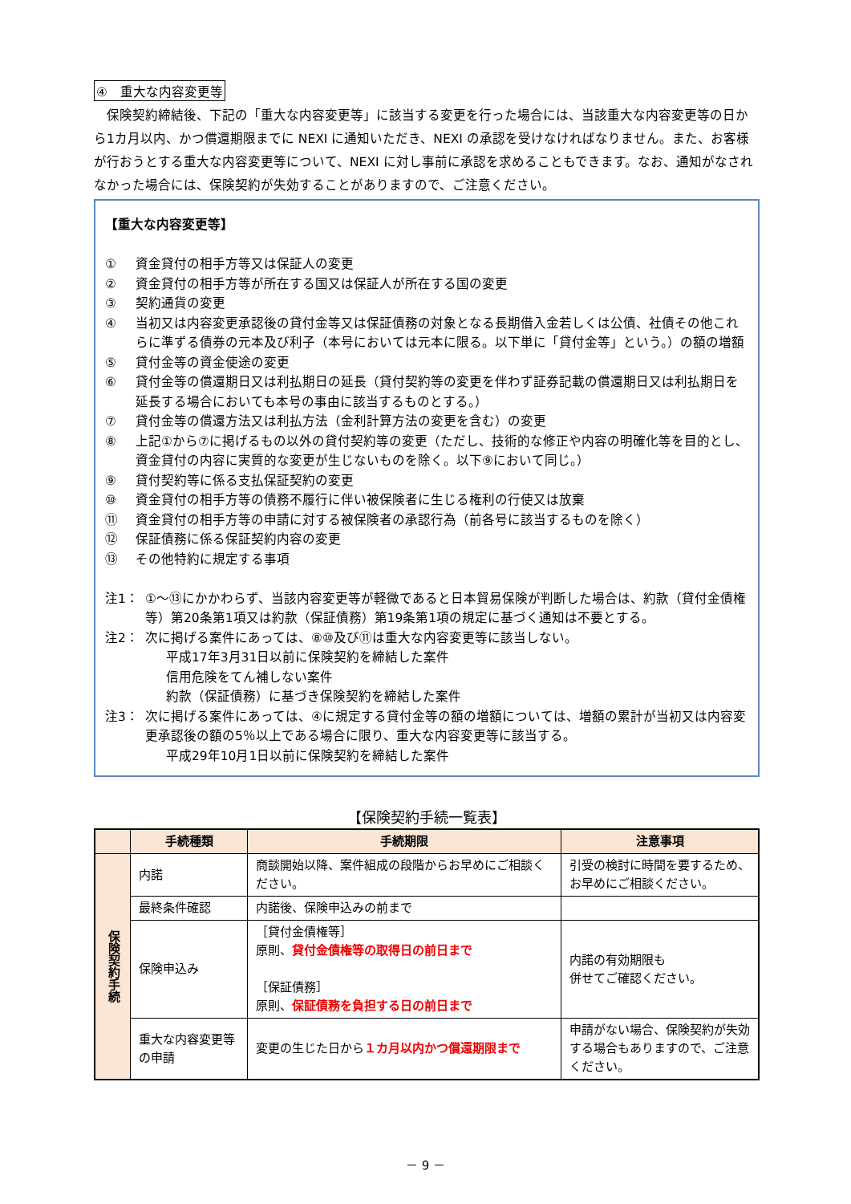④　重大な内容変更等
　保険契約締結後、下記の「重大な内容変更等」に該当する変更を行った場合には、当該重大な内容変更等の日から1カ月以内、かつ償還期限までに NEXI に通知いただき、NEXI の承認を受けなければなりません。また、お客様が行おうとする重大な内容変更等について、NEXI に対し事前に承認を求めることもできます。なお、通知がなされなかった場合には、保険契約が失効することがありますので、ご注意ください。
【重大な内容変更等】
① 資金貸付の相手方等又は保証人の変更
② 資金貸付の相手方等が所在する国又は保証人が所在する国の変更
③ 契約通貨の変更
④ 当初又は内容変更承認後の貸付金等又は保証債務の対象となる長期借入金若しくは公債、社債その他これらに準ずる債券の元本及び利子（本号においては元本に限る。以下単に「貸付金等」という。）の額の増額
⑤ 貸付金等の資金使途の変更
⑥ 貸付金等の償還期日又は利払期日の延長（貸付契約等の変更を伴わず証券記載の償還期日又は利払期日を延長する場合においても本号の事由に該当するものとする。）
⑦ 貸付金等の償還方法又は利払方法（金利計算方法の変更を含む）の変更
⑧ 上記①から⑦に掲げるもの以外の貸付契約等の変更（ただし、技術的な修正や内容の明確化等を目的とし、資金貸付の内容に実質的な変更が生じないものを除く。以下⑨において同じ。）
⑨ 貸付契約等に係る支払保証契約の変更
⑩ 資金貸付の相手方等の債務不履行に伴い被保険者に生じる権利の行使又は放棄
⑪ 資金貸付の相手方等の申請に対する被保険者の承認行為（前各号に該当するものを除く）
⑫ 保証債務に係る保証契約内容の変更
⑬ その他特約に規定する事項
注1： ①～⑬にかかわらず、当該内容変更等が軽微であると日本貿易保険が判断した場合は、約款（貸付金債権等）第20条第1項又は約款（保証債務）第19条第1項の規定に基づく通知は不要とする。
注2： 次に掲げる案件にあっては、⑧⑩及び⑪は重大な内容変更等に該当しない。
平成17年3月31日以前に保険契約を締結した案件
信用危険をてん補しない案件
約款（保証債務）に基づき保険契約を締結した案件
注3： 次に掲げる案件にあっては、④に規定する貸付金等の額の増額については、増額の累計が当初又は内容変更承認後の額の5％以上である場合に限り、重大な内容変更等に該当する。
平成29年10月1日以前に保険契約を締結した案件
【保険契約手続一覧表】
| | 手続種類 | 手続期限 | 注意事項 |
| --- | --- | --- | --- |
| 保険契約手続 | 内諾 | 商談開始以降、案件組成の段階からお早めにご相談ください。 | 引受の検討に時間を要するため、お早めにご相談ください。 |
| | 最終条件確認 | 内諾後、保険申込みの前まで | |
| | 保険申込み | ［貸付金債権等］ 原則、 貸付金債権等の取得日の前日まで ［保証債務］ 原則、 保証債務を負担する日の前日まで | 内諾の有効期限も 併せてご確認ください。 |
| | 重大な内容変更等の申請 | 変更の生じた日から １カ月以内かつ償還期限まで | 申請がない場合、保険契約が失効する場合もありますので、ご注意ください。 |
－ 9 －